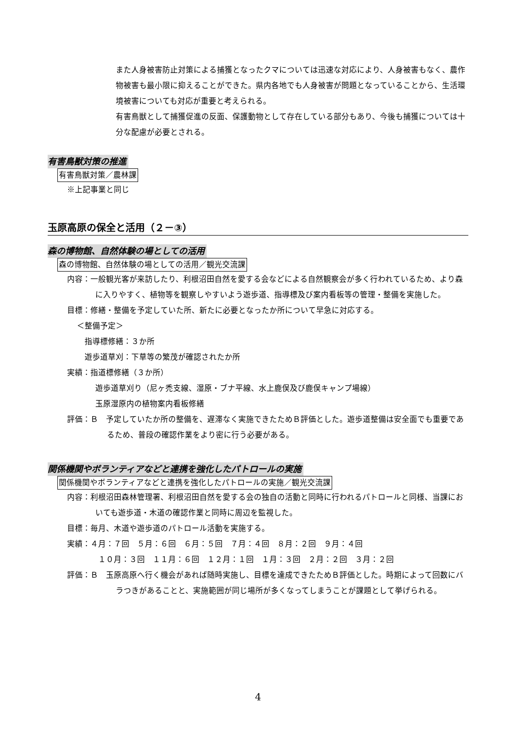また人身被害防止対策による捕獲となったクマについては迅速な対応により、人身被害もなく、農作物被害も最小限に抑えることができた。県内各地でも人身被害が問題となっていることから、生活環境被害についても対応が重要と考えられる。
有害鳥獣として捕獲促進の反面、保護動物として存在している部分もあり、今後も捕獲については十分な配慮が必要とされる。
有害鳥獣対策の推進
有害鳥獣対策／農林課
※上記事業と同じ
玉原高原の保全と活用（２－③）
森の博物館、自然体験の場としての活用
森の博物館、自然体験の場としての活用／観光交流課
内容：一般観光客が来訪したり、利根沼田自然を愛する会などによる自然観察会が多く行われているため、より森に入りやすく、植物等を観察しやすいよう遊歩道、指導標及び案内看板等の管理・整備を実施した。
目標：修繕・整備を予定していた所、新たに必要となったか所について早急に対応する。
＜整備予定＞
指導標修繕：３か所
遊歩道草刈：下草等の繁茂が確認されたか所
実績：指道標修繕（３か所）
遊歩道草刈り（尼ヶ禿支線、湿原・ブナ平線、水上鹿俣及び鹿俣キャンプ場線）
玉原湿原内の植物案内看板修繕
評価：Ｂ　予定していたか所の整備を、遅滞なく実施できたためＢ評価とした。遊歩道整備は安全面でも重要であるため、普段の確認作業をより密に行う必要がある。
関係機関やボランティアなどと連携を強化したパトロールの実施
関係機関やボランティアなどと連携を強化したパトロールの実施／観光交流課
内容：利根沼田森林管理署、利根沼田自然を愛する会の独自の活動と同時に行われるパトロールと同様、当課においても遊歩道・木道の確認作業と同時に周辺を監視した。
目標：毎月、木道や遊歩道のパトロール活動を実施する。
実績：４月：７回　５月：６回　６月：５回　７月：４回　８月：２回　９月：４回
１０月：３回　１１月：６回　１２月：１回　１月：３回　２月：２回　３月：２回
評価：Ｂ　玉原高原へ行く機会があれば随時実施し、目標を達成できたためＢ評価とした。時期によって回数にバラつきがあることと、実施範囲が同じ場所が多くなってしまうことが課題として挙げられる。
4